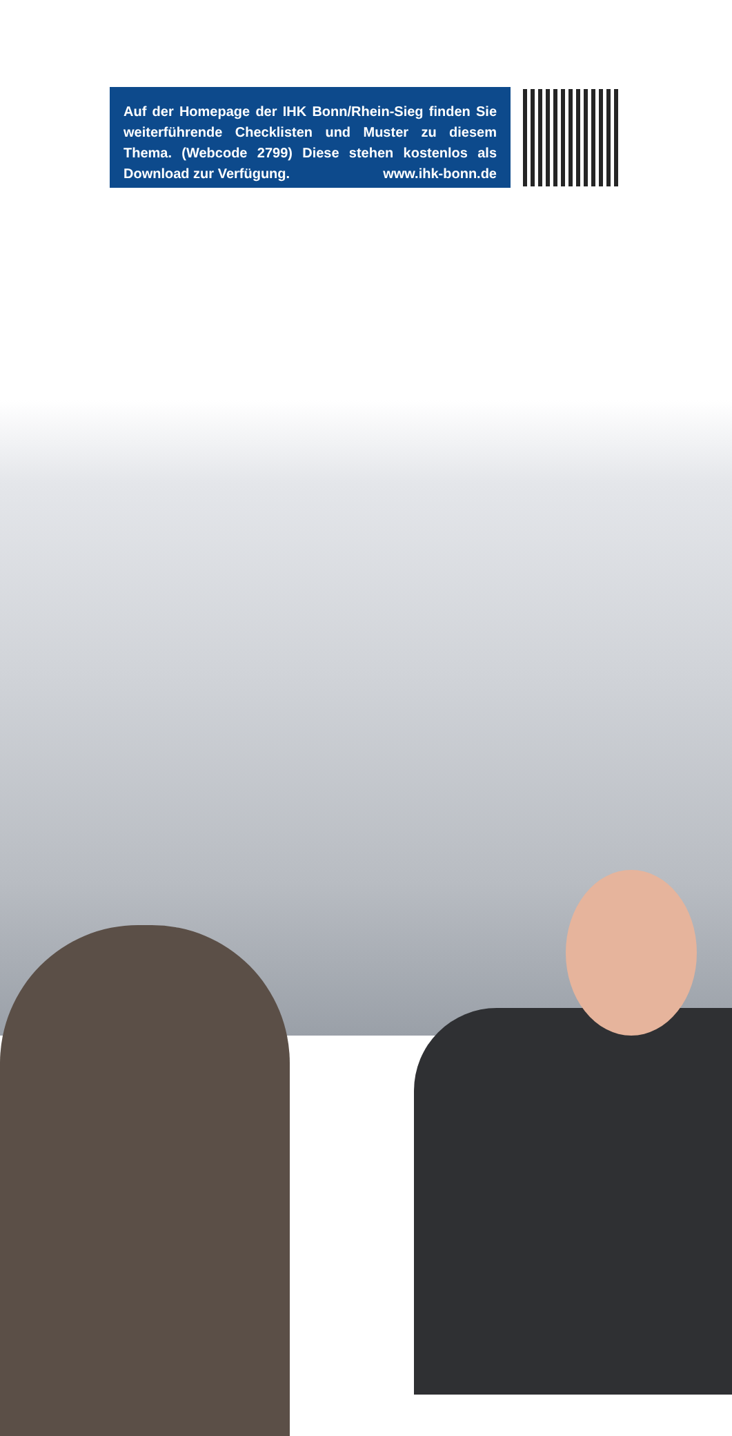Auf der Homepage der IHK Bonn/Rhein-Sieg finden Sie weiterführende Checklisten und Muster zu diesem Thema. (Webcode 2799) Diese stehen kostenlos als Download zur Verfügung. www.ihk-bonn.de